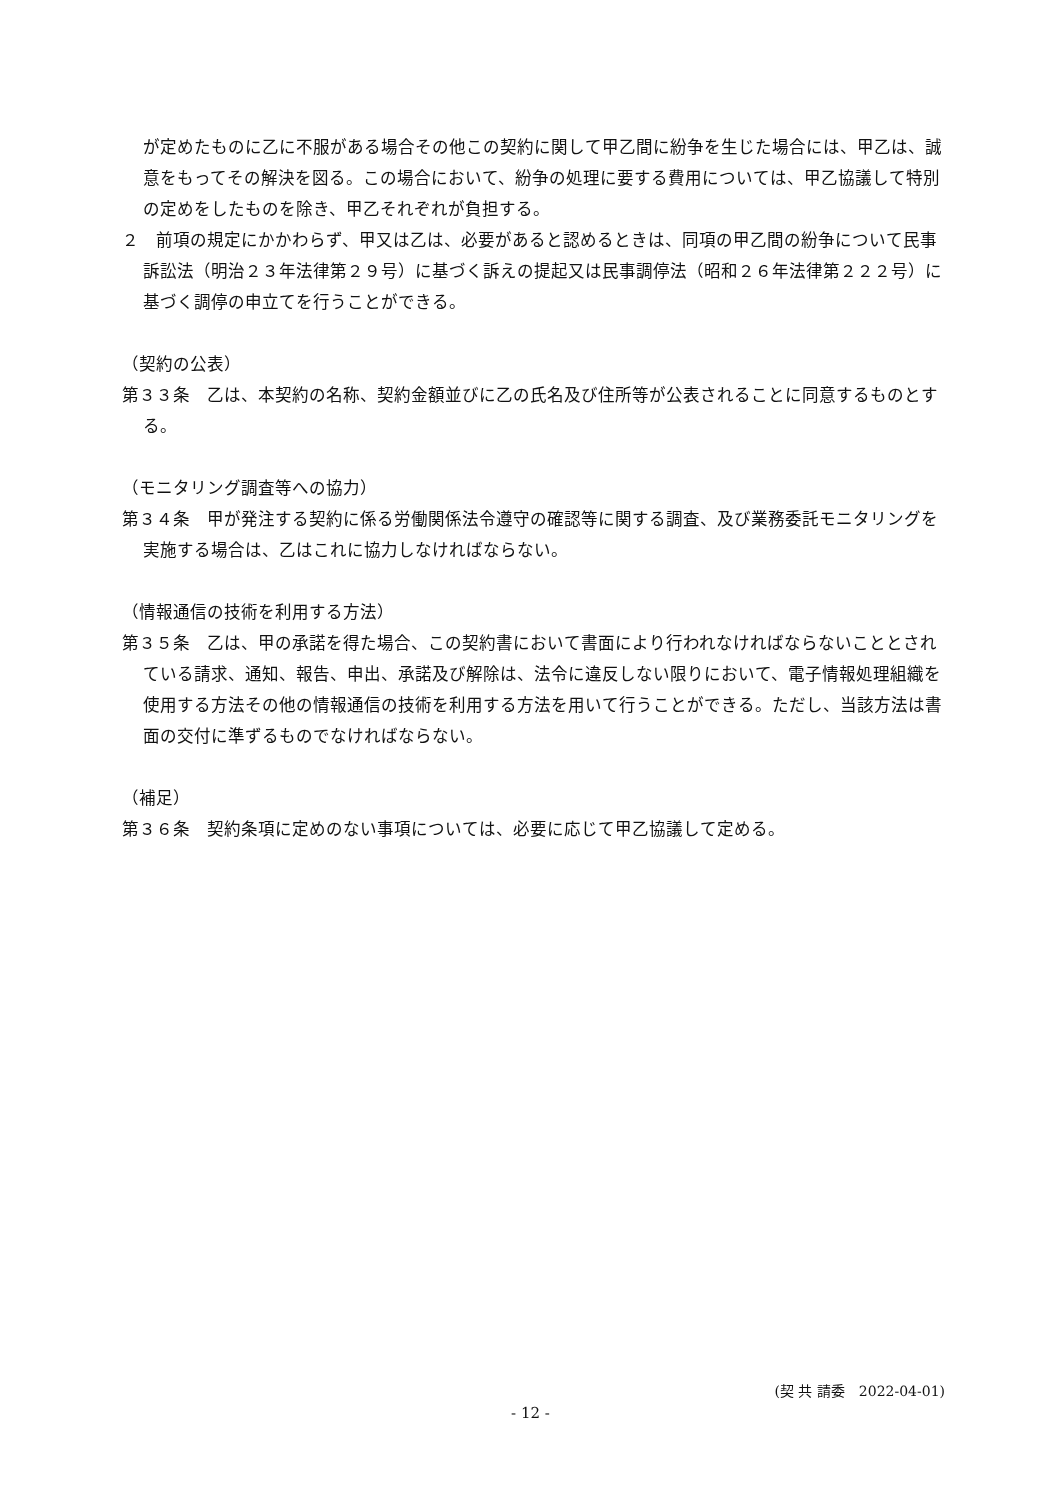が定めたものに乙に不服がある場合その他この契約に関して甲乙間に紛争を生じた場合には、甲乙は、誠意をもってその解決を図る。この場合において、紛争の処理に要する費用については、甲乙協議して特別の定めをしたものを除き、甲乙それぞれが負担する。
２　前項の規定にかかわらず、甲又は乙は、必要があると認めるときは、同項の甲乙間の紛争について民事訴訟法（明治２３年法律第２９号）に基づく訴えの提起又は民事調停法（昭和２６年法律第２２２号）に基づく調停の申立てを行うことができる。
（契約の公表）
第３３条　乙は、本契約の名称、契約金額並びに乙の氏名及び住所等が公表されることに同意するものとする。
（モニタリング調査等への協力）
第３４条　甲が発注する契約に係る労働関係法令遵守の確認等に関する調査、及び業務委託モニタリングを実施する場合は、乙はこれに協力しなければならない。
（情報通信の技術を利用する方法）
第３５条　乙は、甲の承諾を得た場合、この契約書において書面により行われなければならないこととされている請求、通知、報告、申出、承諾及び解除は、法令に違反しない限りにおいて、電子情報処理組織を使用する方法その他の情報通信の技術を利用する方法を用いて行うことができる。ただし、当該方法は書面の交付に準ずるものでなければならない。
（補足）
第３６条　契約条項に定めのない事項については、必要に応じて甲乙協議して定める。
(契 共 請委　2022-04-01)
- 12 -